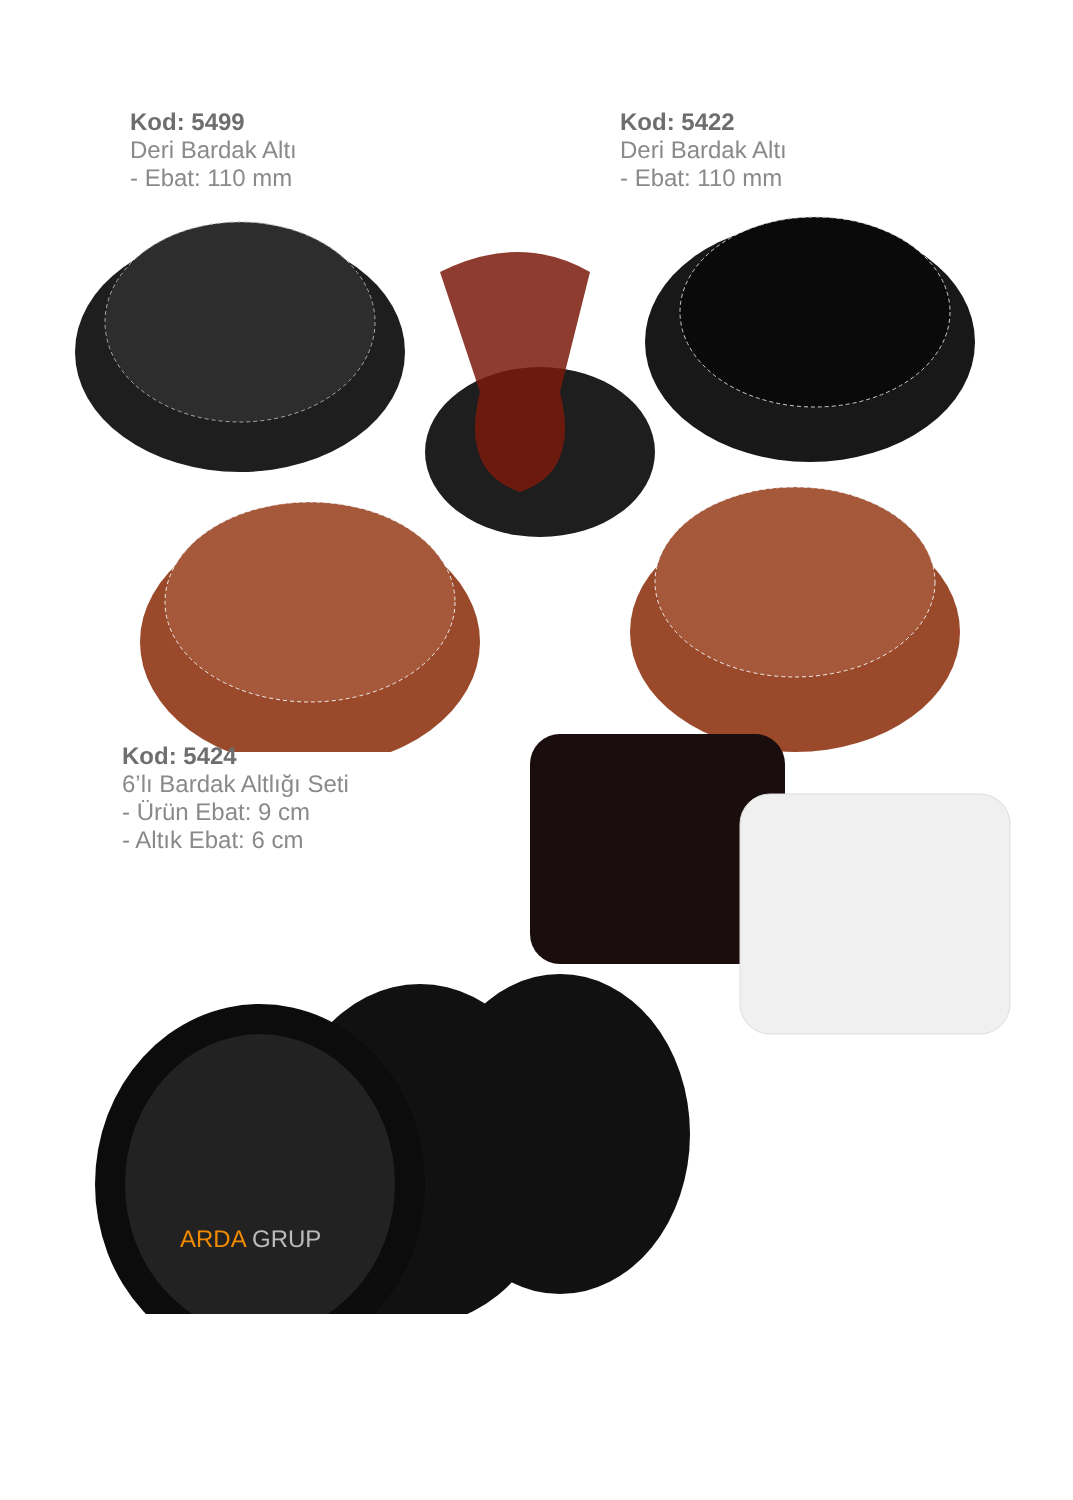Kod: 5499
Deri Bardak Altı
- Ebat: 110 mm
Kod: 5422
Deri Bardak Altı
- Ebat: 110 mm
Kod: 5424
6’lı Bardak Altlığı Seti
- Ürün Ebat: 9 cm
- Altık Ebat: 6 cm
ARDA GRUP